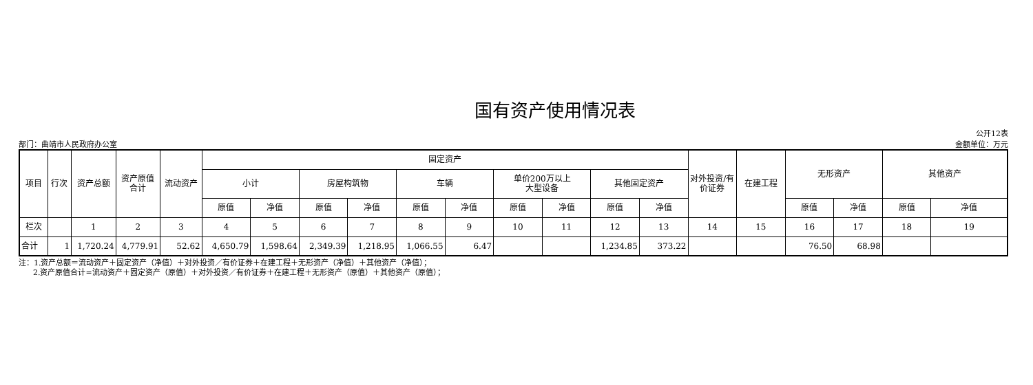国有资产使用情况表
公开12表
部门：曲靖市人民政府办公室 金额单位：万元
| 项目 | 行次 | 资产总额 | 资产原值合计 | 流动资产 | 固定资产 | | | | | | | | | | 对外投资/有价证券 | 在建工程 | 无形资产 | | 其他资产 | |
| --- | --- | --- | --- | --- | --- | --- | --- | --- | --- | --- | --- | --- | --- | --- | --- | --- | --- | --- | --- | --- |
| | | | | | 小计 | | 房屋构筑物 | | 车辆 | | 单价200万以上 大型设备 | | 其他固定资产 | | | | | | | |
| | | | | | 原值 | 净值 | 原值 | 净值 | 原值 | 净值 | 原值 | 净值 | 原值 | 净值 | | | 原值 | 净值 | 原值 | 净值 |
| 栏次 | | 1 | 2 | 3 | 4 | 5 | 6 | 7 | 8 | 9 | 10 | 11 | 12 | 13 | 14 | 15 | 16 | 17 | 18 | 19 |
| 合计 | 1 | 1,720.24 | 4,779.91 | 52.62 | 4,650.79 | 1,598.64 | 2,349.39 | 1,218.95 | 1,066.55 | 6.47 | | | 1,234.85 | 373.22 | | | 76.50 | 68.98 | | |
注：1.资产总额＝流动资产＋固定资产（净值）＋对外投资／有价证券＋在建工程＋无形资产（净值）＋其他资产（净值）；
2.资产原值合计=流动资产＋固定资产（原值）＋对外投资／有价证券＋在建工程＋无形资产（原值）＋其他资产（原值）；